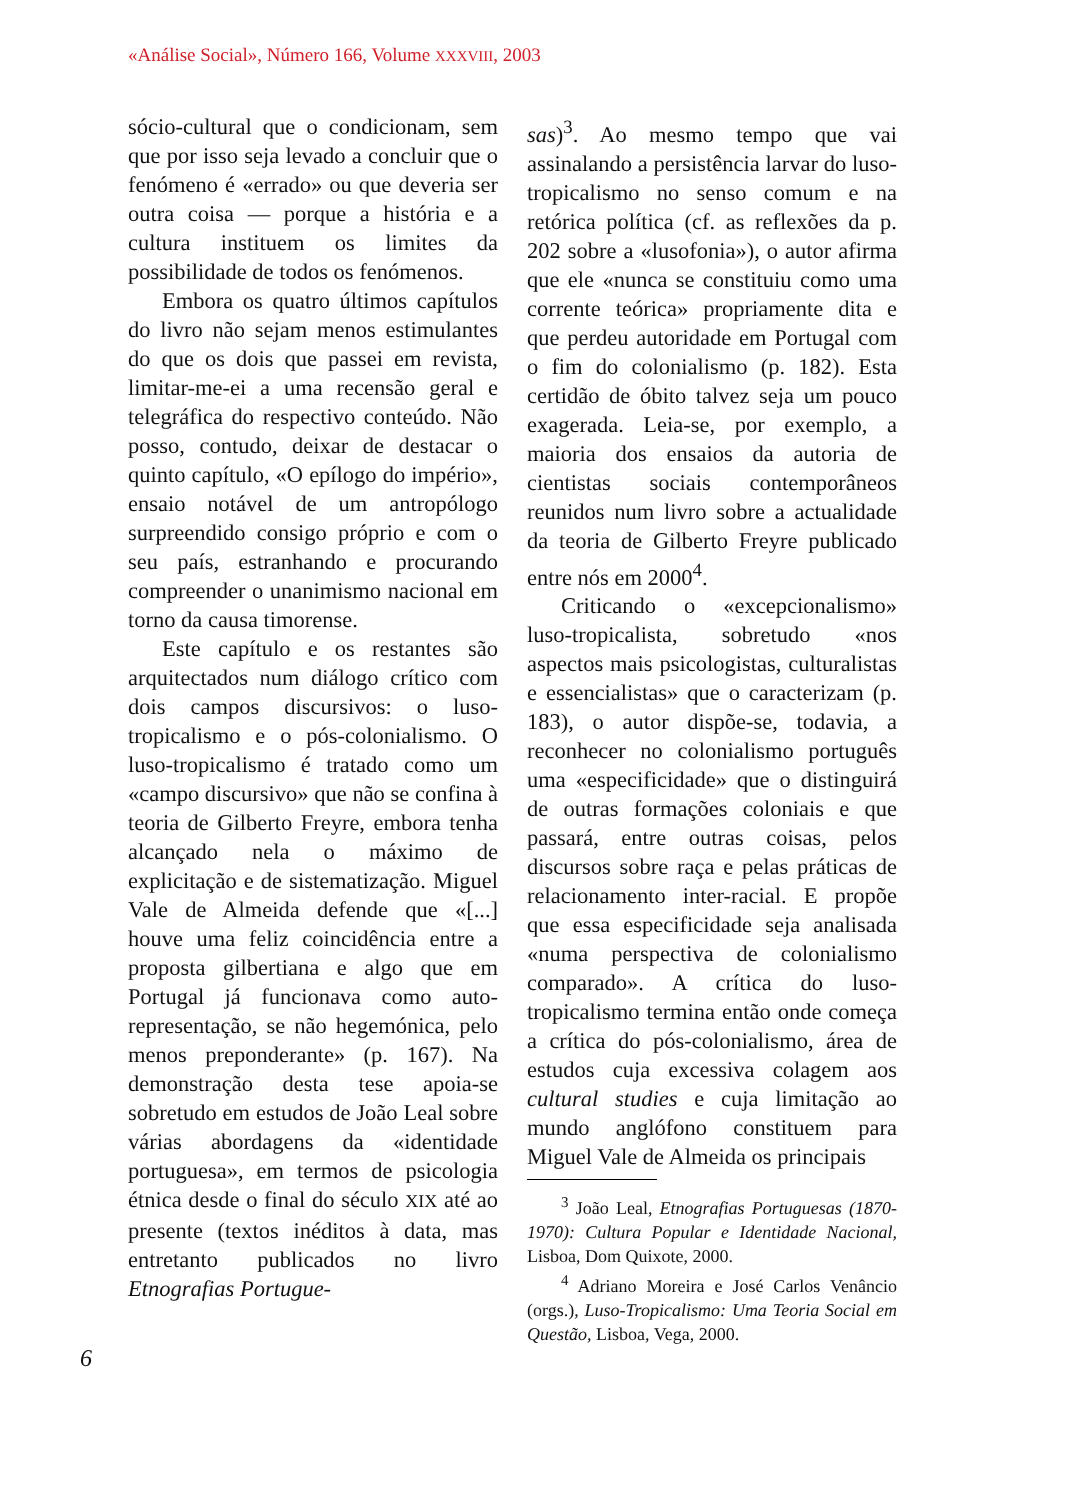«Análise Social», Número 166, Volume XXXVIII, 2003
sócio-cultural que o condicionam, sem que por isso seja levado a concluir que o fenómeno é «errado» ou que deveria ser outra coisa — porque a história e a cultura instituem os limites da possibilidade de todos os fenómenos.
Embora os quatro últimos capítulos do livro não sejam menos estimulantes do que os dois que passei em revista, limitar-me-ei a uma recensão geral e telegráfica do respectivo conteúdo. Não posso, contudo, deixar de destacar o quinto capítulo, «O epílogo do império», ensaio notável de um antropólogo surpreendido consigo próprio e com o seu país, estranhando e procurando compreender o unanimismo nacional em torno da causa timorense.
Este capítulo e os restantes são arquitectados num diálogo crítico com dois campos discursivos: o luso-tropicalismo e o pós-colonialismo. O luso-tropicalismo é tratado como um «campo discursivo» que não se confina à teoria de Gilberto Freyre, embora tenha alcançado nela o máximo de explicitação e de sistematização. Miguel Vale de Almeida defende que «[...] houve uma feliz coincidência entre a proposta gilbertiana e algo que em Portugal já funcionava como auto-representação, se não hegemónica, pelo menos preponderante» (p. 167). Na demonstração desta tese apoia-se sobretudo em estudos de João Leal sobre várias abordagens da «identidade portuguesa», em termos de psicologia étnica desde o final do século XIX até ao presente (textos inéditos à data, mas entretanto publicados no livro Etnografias Portugue-
6
sas)<sup>3</sup>. Ao mesmo tempo que vai assinalando a persistência larvar do luso-tropicalismo no senso comum e na retórica política (cf. as reflexões da p. 202 sobre a «lusofonia»), o autor afirma que ele «nunca se constituiu como uma corrente teórica» propriamente dita e que perdeu autoridade em Portugal com o fim do colonialismo (p. 182). Esta certidão de óbito talvez seja um pouco exagerada. Leia-se, por exemplo, a maioria dos ensaios da autoria de cientistas sociais contemporâneos reunidos num livro sobre a actualidade da teoria de Gilberto Freyre publicado entre nós em 2000<sup>4</sup>.
Criticando o «excepcionalismo» luso-tropicalista, sobretudo «nos aspectos mais psicologistas, culturalistas e essencialistas» que o caracterizam (p. 183), o autor dispõe-se, todavia, a reconhecer no colonialismo português uma «especificidade» que o distinguirá de outras formações coloniais e que passará, entre outras coisas, pelos discursos sobre raça e pelas práticas de relacionamento inter-racial. E propõe que essa especificidade seja analisada «numa perspectiva de colonialismo comparado». A crítica do luso-tropicalismo termina então onde começa a crítica do pós-colonialismo, área de estudos cuja excessiva colagem aos cultural studies e cuja limitação ao mundo anglófono constituem para Miguel Vale de Almeida os principais
<sup>3</sup> João Leal, Etnografias Portuguesas (1870-1970): Cultura Popular e Identidade Nacional, Lisboa, Dom Quixote, 2000.
<sup>4</sup> Adriano Moreira e José Carlos Venâncio (orgs.), Luso-Tropicalismo: Uma Teoria Social em Questão, Lisboa, Vega, 2000.